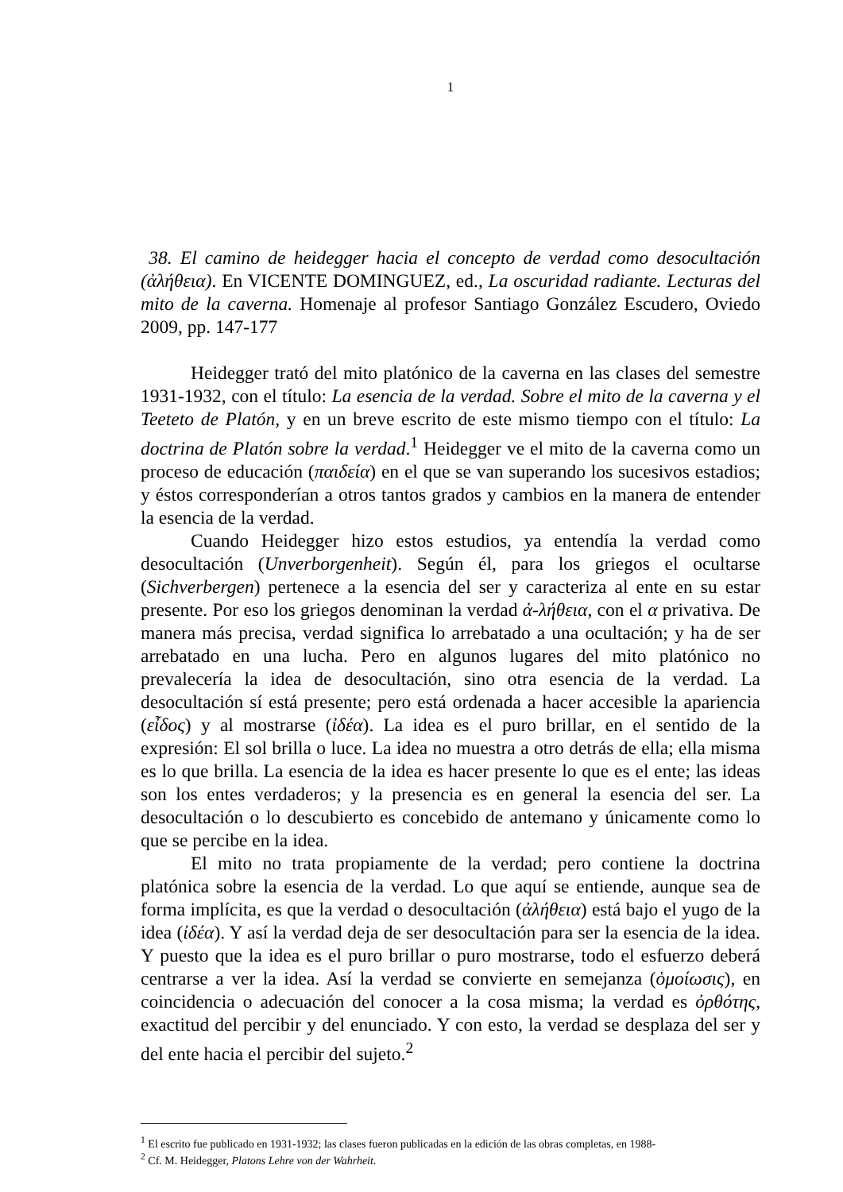1
38. El camino de heidegger hacia el concepto de verdad como desocultación (ἀλήθεια). En VICENTE DOMINGUEZ, ed., La oscuridad radiante. Lecturas del mito de la caverna. Homenaje al profesor Santiago González Escudero, Oviedo 2009, pp. 147-177
Heidegger trató del mito platónico de la caverna en las clases del semestre 1931-1932, con el título: La esencia de la verdad. Sobre el mito de la caverna y el Teeteto de Platón, y en un breve escrito de este mismo tiempo con el título: La doctrina de Platón sobre la verdad.<sup>1</sup> Heidegger ve el mito de la caverna como un proceso de educación (παιδεία) en el que se van superando los sucesivos estadios; y éstos corresponderían a otros tantos grados y cambios en la manera de entender la esencia de la verdad.
Cuando Heidegger hizo estos estudios, ya entendía la verdad como desocultación (Unverborgenheit). Según él, para los griegos el ocultarse (Sichverbergen) pertenece a la esencia del ser y caracteriza al ente en su estar presente. Por eso los griegos denominan la verdad ἀ-λήθεια, con el α privativa. De manera más precisa, verdad significa lo arrebatado a una ocultación; y ha de ser arrebatado en una lucha. Pero en algunos lugares del mito platónico no prevalecería la idea de desocultación, sino otra esencia de la verdad. La desocultación sí está presente; pero está ordenada a hacer accesible la apariencia (εἶδος) y al mostrarse (ἰδέα). La idea es el puro brillar, en el sentido de la expresión: El sol brilla o luce. La idea no muestra a otro detrás de ella; ella misma es lo que brilla. La esencia de la idea es hacer presente lo que es el ente; las ideas son los entes verdaderos; y la presencia es en general la esencia del ser. La desocultación o lo descubierto es concebido de antemano y únicamente como lo que se percibe en la idea.
El mito no trata propiamente de la verdad; pero contiene la doctrina platónica sobre la esencia de la verdad. Lo que aquí se entiende, aunque sea de forma implícita, es que la verdad o desocultación (ἀλήθεια) está bajo el yugo de la idea (ἰδέα). Y así la verdad deja de ser desocultación para ser la esencia de la idea. Y puesto que la idea es el puro brillar o puro mostrarse, todo el esfuerzo deberá centrarse a ver la idea. Así la verdad se convierte en semejanza (ὁμοίωσις), en coincidencia o adecuación del conocer a la cosa misma; la verdad es ὀρθότης, exactitud del percibir y del enunciado. Y con esto, la verdad se desplaza del ser y del ente hacia el percibir del sujeto.<sup>2</sup>
<sup>1</sup> El escrito fue publicado en 1931-1932; las clases fueron publicadas en la edición de las obras completas, en 1988-
<sup>2</sup> Cf. M. Heidegger, Platons Lehre von der Wahrheit.